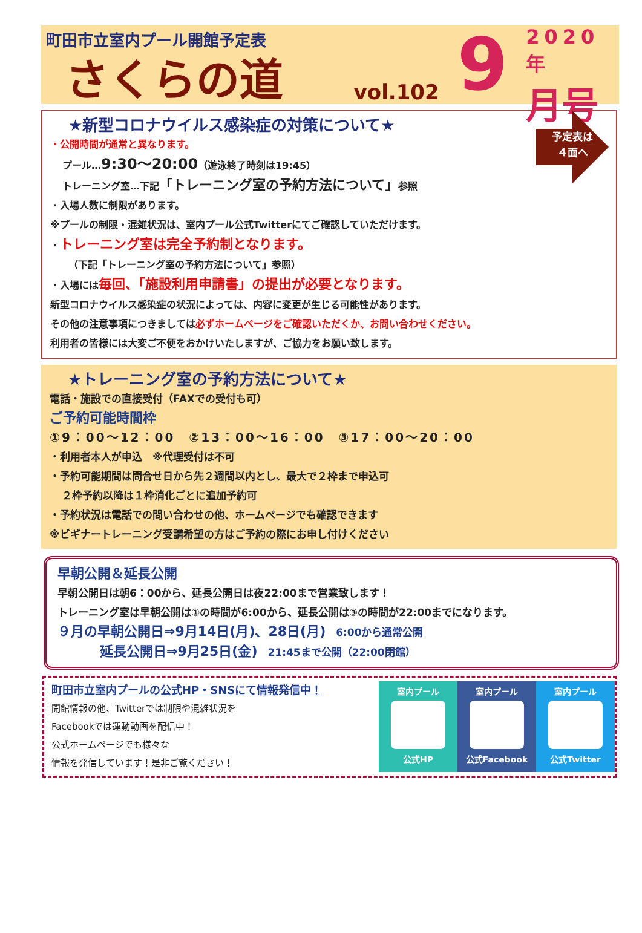町田市立室内プール開館予定表
さくらの道
vol.102
9
2020年
月号
予定表は
４面へ
★新型コロナウイルス感染症の対策について★
・公開時間が通常と異なります。
プール…9:30〜20:00（遊泳終了時刻は19:45）
トレーニング室…下記「トレーニング室の予約方法について」参照
・入場人数に制限があります。
※プールの制限・混雑状況は、室内プール公式Twitterにてご確認していただけます。
・トレーニング室は完全予約制となります。
（下記「トレーニング室の予約方法について」参照）
・入場には毎回、「施設利用申請書」の提出が必要となります。
新型コロナウイルス感染症の状況によっては、内容に変更が生じる可能性があります。
その他の注意事項につきましては必ずホームページをご確認いただくか、お問い合わせください。
利用者の皆様には大変ご不便をおかけいたしますが、ご協力をお願い致します。
★トレーニング室の予約方法について★
電話・施設での直接受付（FAXでの受付も可）
ご予約可能時間枠
①9：00〜12：00　②13：00〜16：00　③17：00〜20：00
・利用者本人が申込　※代理受付は不可
・予約可能期間は問合せ日から先２週間以内とし、最大で２枠まで申込可
２枠予約以降は１枠消化ごとに追加予約可
・予約状況は電話での問い合わせの他、ホームページでも確認できます
※ビギナートレーニング受講希望の方はご予約の際にお申し付けください
早朝公開＆延長公開
早朝公開日は朝6：00から、延長公開日は夜22:00まで営業致します！
トレーニング室は早朝公開は①の時間が6:00から、延長公開は③の時間が22:00までになります。
９月の早朝公開日⇒9月14日(月)、28日(月)　6:00から通常公開
延長公開日⇒9月25日(金)　21:45まで公開（22:00閉館）
町田市立室内プールの公式HP・SNSにて情報発信中！
開館情報の他、Twitterでは制限や混雑状況を
Facebookでは運動動画を配信中！
公式ホームページでも様々な
情報を発信しています！是非ご覧ください！
室内プール
公式HP
室内プール
公式Facebook
室内プール
公式Twitter